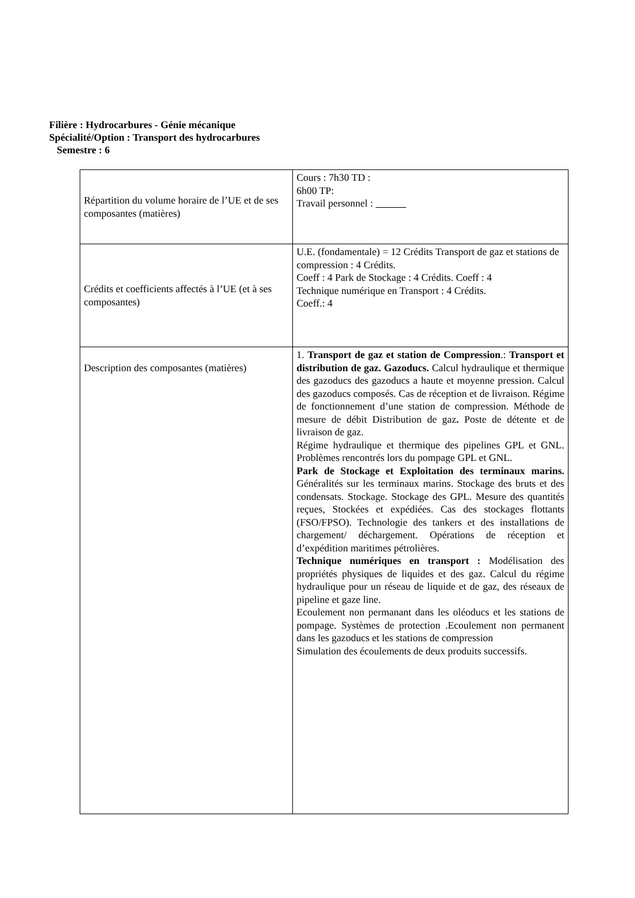Filière : Hydrocarbures - Génie mécanique
Spécialité/Option : Transport des hydrocarbures
Semestre : 6
| Répartition du volume horaire de l’UE et de ses composantes (matières) | Cours : 7h30 TD : 6h00 TP: Travail personnel : |
| Crédits et coefficients affectés à l’UE (et à ses composantes) | U.E. (fondamentale) = 12 Crédits Transport de gaz et stations de compression : 4 Crédits. Coeff : 4 Park de Stockage : 4 Crédits. Coeff : 4 Technique numérique en Transport : 4 Crédits. Coeff.: 4 |
| Description des composantes (matières) | 1. Transport de gaz et station de Compression .: Transport et distribution de gaz. Gazoducs. Calcul hydraulique et thermique des gazoducs des gazoducs a haute et moyenne pression. Calcul des gazoducs composés. Cas de réception et de livraison. Régime de fonctionnement d’une station de compression. Méthode de mesure de débit Distribution de gaz . Poste de détente et de livraison de gaz. Régime hydraulique et thermique des pipelines GPL et GNL. Problèmes rencontrés lors du pompage GPL et GNL. Park de Stockage et Exploitation des terminaux marins. Généralités sur les terminaux marins. Stockage des bruts et des condensats. Stockage. Stockage des GPL. Mesure des quantités reçues, Stockées et expédiées. Cas des stockages flottants (FSO/FPSO). Technologie des tankers et des installations de chargement/ déchargement. Opérations de réception et d’expédition maritimes pétrolières. Technique numériques en transport : Modélisation des propriétés physiques de liquides et des gaz. Calcul du régime hydraulique pour un réseau de liquide et de gaz, des réseaux de pipeline et gaze line. Ecoulement non permanant dans les oléoducs et les stations de pompage. Systèmes de protection .Ecoulement non permanent dans les gazoducs et les stations de compression Simulation des écoulements de deux produits successifs. |